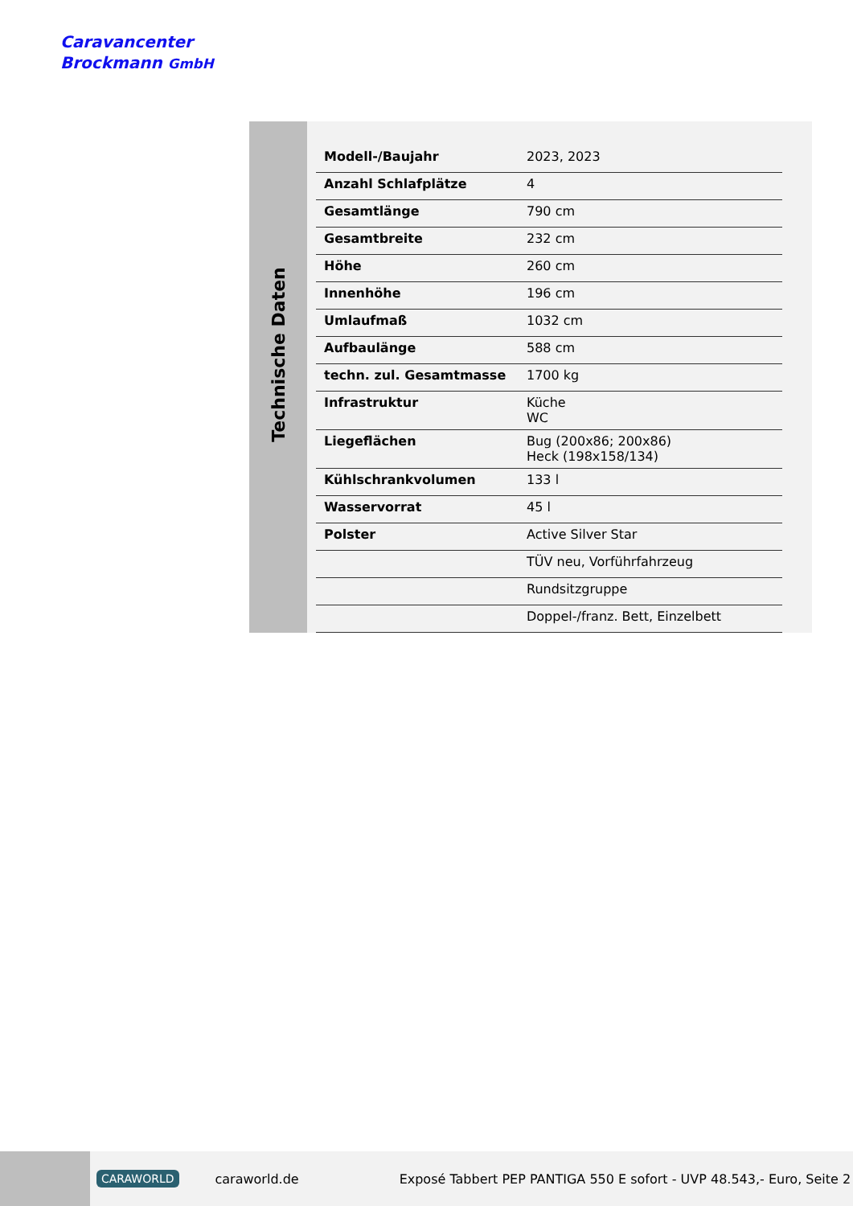Caravancenter
Brockmann GmbH
Technische Daten
| Modell-/Baujahr | 2023, 2023 |
| Anzahl Schlafplätze | 4 |
| Gesamtlänge | 790 cm |
| Gesamtbreite | 232 cm |
| Höhe | 260 cm |
| Innenhöhe | 196 cm |
| Umlaufmaß | 1032 cm |
| Aufbaulänge | 588 cm |
| techn. zul. Gesamtmasse | 1700 kg |
| Infrastruktur | Küche WC |
| Liegeflächen | Bug (200x86; 200x86) Heck (198x158/134) |
| Kühlschrankvolumen | 133 l |
| Wasservorrat | 45 l |
| Polster | Active Silver Star |
| | TÜV neu, Vorführfahrzeug |
| | Rundsitzgruppe |
| | Doppel-/franz. Bett, Einzelbett |
CARAWORLD caraworld.de Exposé Tabbert PEP PANTIGA 550 E sofort - UVP 48.543,- Euro, Seite 2